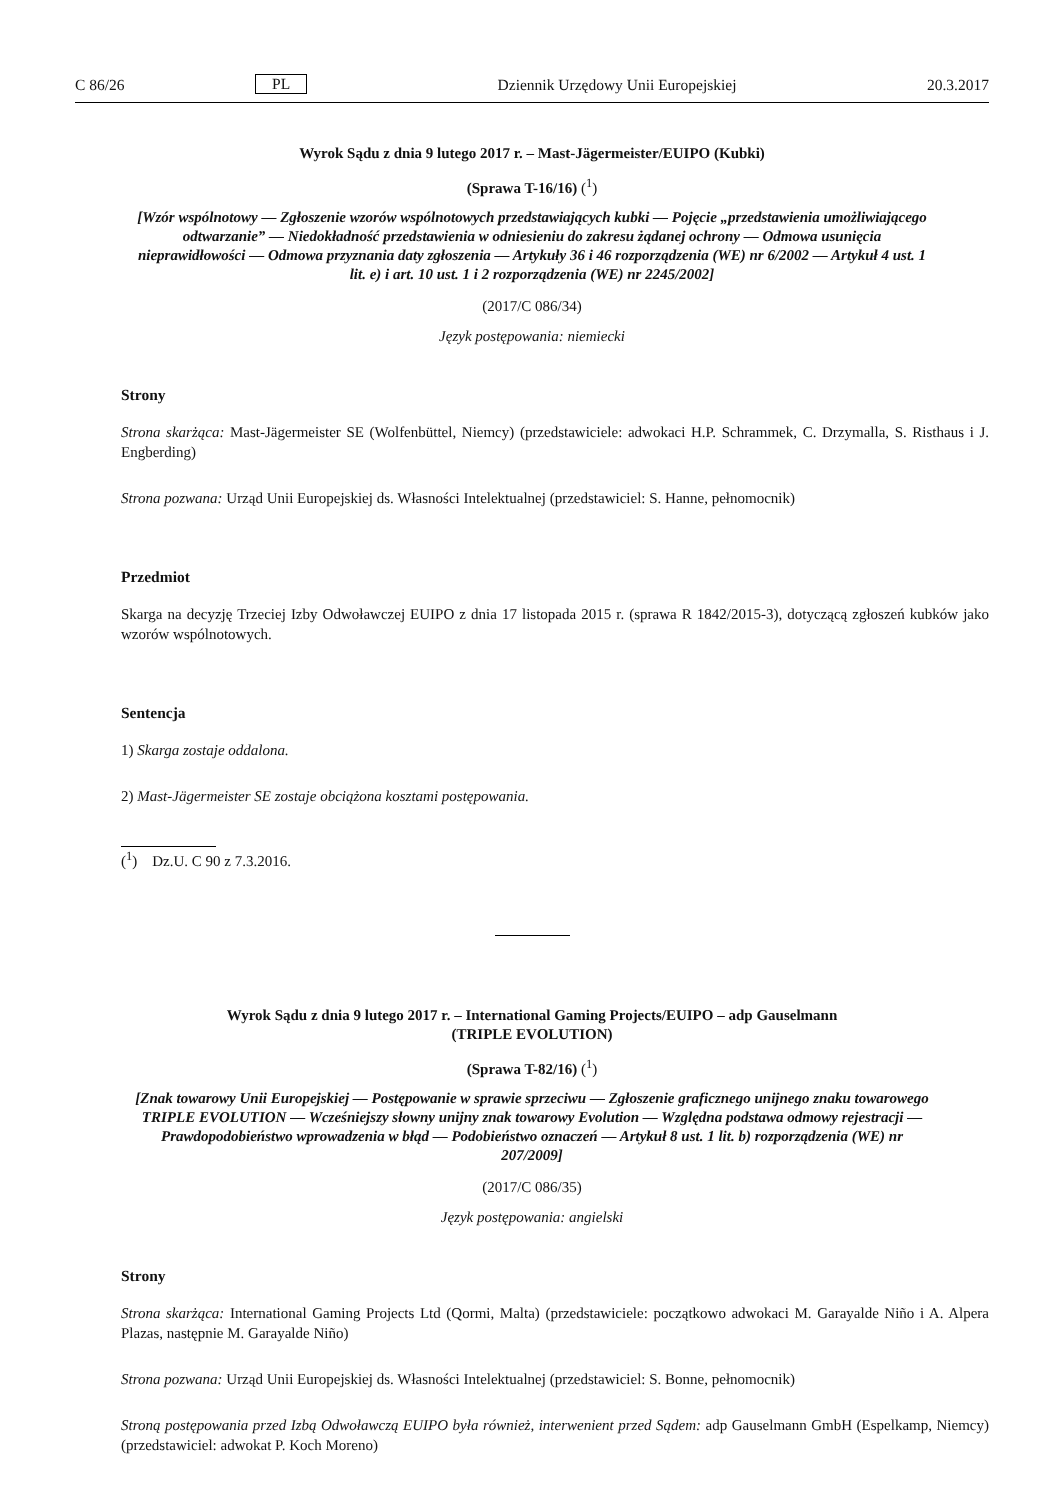C 86/26 PL Dziennik Urzędowy Unii Europejskiej 20.3.2017
Wyrok Sądu z dnia 9 lutego 2017 r. – Mast-Jägermeister/EUIPO (Kubki)
(Sprawa T-16/16) (<sup>1</sup>)
[Wzór wspólnotowy — Zgłoszenie wzorów wspólnotowych przedstawiających kubki — Pojęcie „przedstawienia umożliwiającego odtwarzanie” — Niedokładność przedstawienia w odniesieniu do zakresu żądanej ochrony — Odmowa usunięcia nieprawidłowości — Odmowa przyznania daty zgłoszenia — Artykuły 36 i 46 rozporządzenia (WE) nr 6/2002 — Artykuł 4 ust. 1 lit. e) i art. 10 ust. 1 i 2 rozporządzenia (WE) nr 2245/2002]
(2017/C 086/34)
Język postępowania: niemiecki
Strony
Strona skarżąca: Mast-Jägermeister SE (Wolfenbüttel, Niemcy) (przedstawiciele: adwokaci H.P. Schrammek, C. Drzymalla, S. Risthaus i J. Engberding)
Strona pozwana: Urząd Unii Europejskiej ds. Własności Intelektualnej (przedstawiciel: S. Hanne, pełnomocnik)
Przedmiot
Skarga na decyzję Trzeciej Izby Odwoławczej EUIPO z dnia 17 listopada 2015 r. (sprawa R 1842/2015-3), dotyczącą zgłoszeń kubków jako wzorów wspólnotowych.
Sentencja
1) Skarga zostaje oddalona.
2) Mast-Jägermeister SE zostaje obciążona kosztami postępowania.
(<sup>1</sup>) Dz.U. C 90 z 7.3.2016.
Wyrok Sądu z dnia 9 lutego 2017 r. – International Gaming Projects/EUIPO – adp Gauselmann
(TRIPLE EVOLUTION)
(Sprawa T-82/16) (<sup>1</sup>)
[Znak towarowy Unii Europejskiej — Postępowanie w sprawie sprzeciwu — Zgłoszenie graficznego unijnego znaku towarowego TRIPLE EVOLUTION — Wcześniejszy słowny unijny znak towarowy Evolution — Względna podstawa odmowy rejestracji — Prawdopodobieństwo wprowadzenia w błąd — Podobieństwo oznaczeń — Artykuł 8 ust. 1 lit. b) rozporządzenia (WE) nr 207/2009]
(2017/C 086/35)
Język postępowania: angielski
Strony
Strona skarżąca: International Gaming Projects Ltd (Qormi, Malta) (przedstawiciele: początkowo adwokaci M. Garayalde Niño i A. Alpera Plazas, następnie M. Garayalde Niño)
Strona pozwana: Urząd Unii Europejskiej ds. Własności Intelektualnej (przedstawiciel: S. Bonne, pełnomocnik)
Stroną postępowania przed Izbą Odwoławczą EUIPO była również, interwenient przed Sądem: adp Gauselmann GmbH (Espelkamp, Niemcy) (przedstawiciel: adwokat P. Koch Moreno)